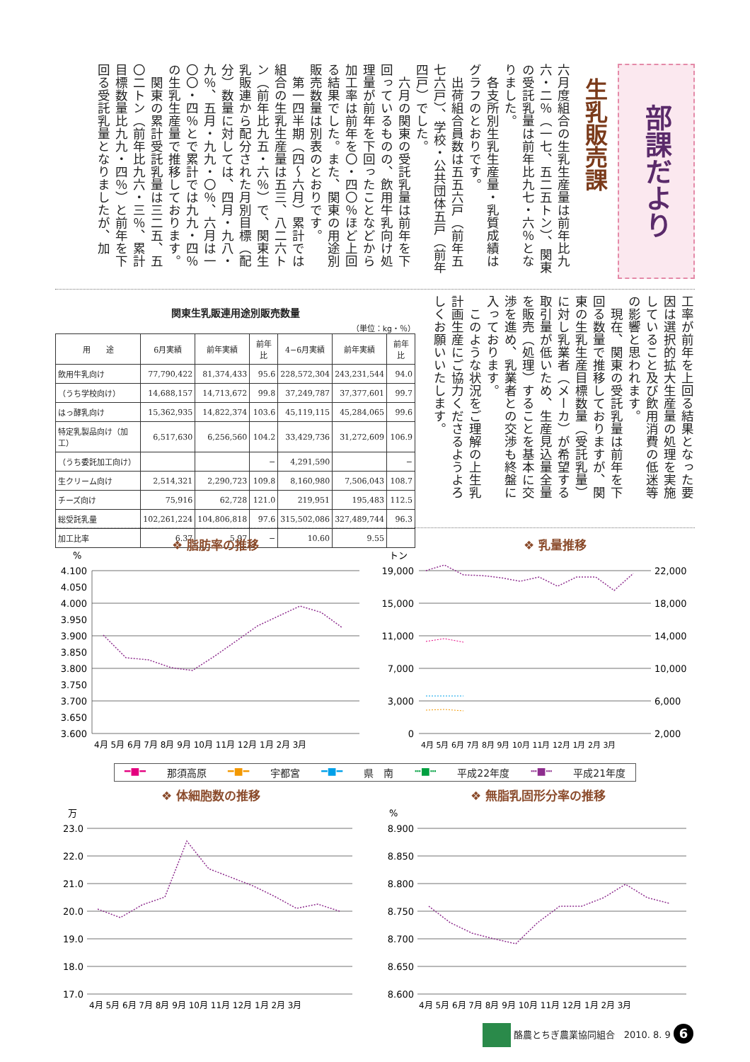部課だより
生乳販売課
六月度組合の生乳生産量は前年比九六・二％（一七、五二五トン）、関東の受託乳量は前年比九七・六％となりました。
各支所別生乳生産量・乳質成績はグラフのとおりです。
出荷組合員数は五五六戸（前年五七六戸）、学校・公共団体五戸（前年四戸）でした。
六月の関東の受託乳量は前年を下回っているものの、飲用牛乳向け処理量が前年を下回ったことなどから加工率は前年を〇・四〇％ほど上回る結果でした。また、関東の用途別販売数量は別表のとおりです。
第一四半期（四〜六月）累計では組合の生乳生産量は五三、八二六トン（前年比九五・六％）で、関東生乳販連から配分された月別目標（配分）数量に対しては、四月・九八・九％、五月・九九・〇％、六月は一〇〇・四％とで累計では九九・四％の生乳生産量で推移しております。
関東の累計受託乳量は三二五、五〇二トン（前年比九六・三％、累計目標数量比九九・四％）と前年を下回る受託乳量となりましたが、加
関東生乳販連用途別販売数量
（単位：kg・％）
| 用 途 | 6月実績 | 前年実績 | 前年比 | 4−6月実績 | 前年実績 | 前年比 |
| --- | --- | --- | --- | --- | --- | --- |
| 飲用牛乳向け | 77,790,422 | 81,374,433 | 95.6 | 228,572,304 | 243,231,544 | 94.0 |
| （うち学校向け） | 14,688,157 | 14,713,672 | 99.8 | 37,249,787 | 37,377,601 | 99.7 |
| はっ酵乳向け | 15,362,935 | 14,822,374 | 103.6 | 45,119,115 | 45,284,065 | 99.6 |
| 特定乳製品向け（加工） | 6,517,630 | 6,256,560 | 104.2 | 33,429,736 | 31,272,609 | 106.9 |
| （うち委託加工向け） | | | − | 4,291,590 | | − |
| 生クリーム向け | 2,514,321 | 2,290,723 | 109.8 | 8,160,980 | 7,506,043 | 108.7 |
| チーズ向け | 75,916 | 62,728 | 121.0 | 219,951 | 195,483 | 112.5 |
| 総受託乳量 | 102,261,224 | 104,806,818 | 97.6 | 315,502,086 | 327,489,744 | 96.3 |
| 加工比率 | 6.37 | 5.97 | − | 10.60 | 9.55 | |
工率が前年を上回る結果となった要因は選択的拡大生産量の処理を実施していること及び飲用消費の低迷等の影響と思われます。
現在、関東の受託乳量は前年を下回る数量で推移しておりますが、関東の生乳生産目標数量（受託乳量）に対し乳業者（メーカ）が希望する取引量が低いため、生産見込量全量を販売（処理）することを基本に交渉を進め、乳業者との交渉も終盤に入っております。
このような状況をご理解の上生乳計画生産にご協力くださるようよろしくお願いいたします。
❖ 脂肪率の推移
%
4.100
4.050
4.000
3.950
3.900
3.850
3.800
3.750
3.700
3.650
3.600
4月 5月 6月 7月 8月 9月 10月 11月 12月 1月 2月 3月
❖ 乳量推移
トン
19,000
15,000
11,000
7,000
3,000
0
22,000
18,000
14,000
10,000
6,000
2,000
4月 5月 6月 7月 8月 9月 10月 11月 12月 1月 2月 3月
━■━ 那須高原 ━■━ 宇都宮 ━■━ 県　南 ┅■┅ 平成22年度 ┅■┅ 平成21年度
❖ 体細胞数の推移
万
23.0
22.0
21.0
20.0
19.0
18.0
17.0
4月 5月 6月 7月 8月 9月 10月 11月 12月 1月 2月 3月
❖ 無脂乳固形分率の推移
%
8.900
8.850
8.800
8.750
8.700
8.650
8.600
4月 5月 6月 7月 8月 9月 10月 11月 12月 1月 2月 3月
酪農とちぎ農業協同組合　2010. 8. 9 6